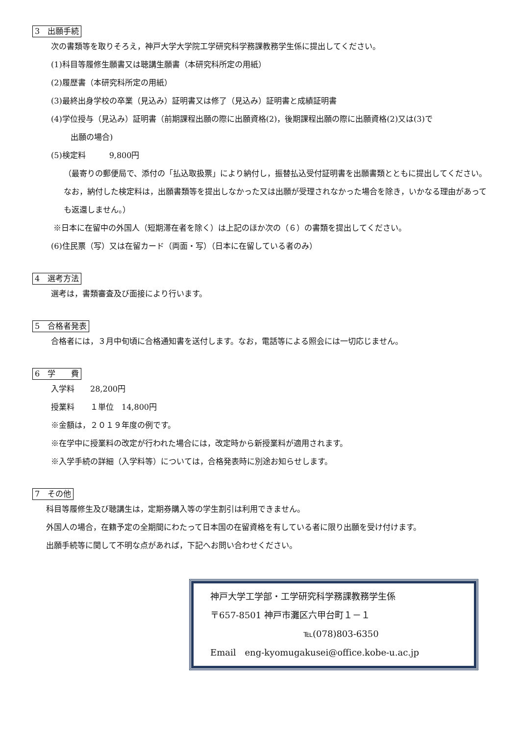3　出願手続
次の書類等を取りそろえ，神戸大学大学院工学研究科学務課教務学生係に提出してください。
(1)科目等履修生願書又は聴講生願書（本研究科所定の用紙）
(2)履歴書（本研究科所定の用紙）
(3)最終出身学校の卒業（見込み）証明書又は修了（見込み）証明書と成績証明書
(4)学位授与（見込み）証明書（前期課程出願の際に出願資格(2)，後期課程出願の際に出願資格(2)又は(3)で
出願の場合)
(5)検定料　　　9,800円
（最寄りの郵便局で、添付の「払込取扱票」により納付し，振替払込受付証明書を出願書類とともに提出してください。なお，納付した検定料は，出願書類等を提出しなかった又は出願が受理されなかった場合を除き，いかなる理由があっても返還しません。）
※日本に在留中の外国人（短期滞在者を除く）は上記のほか次の（６）の書類を提出してください。
(6)住民票（写）又は在留カード（両面・写）（日本に在留している者のみ）
4　選考方法
選考は，書類審査及び面接により行います。
5　合格者発表
合格者には，３月中旬頃に合格通知書を送付します。なお，電話等による照会には一切応じません。
6　学　　費
入学料　　28,200円
授業料　　１単位　14,800円
※金額は，２０１９年度の例です。
※在学中に授業料の改定が行われた場合には，改定時から新授業料が適用されます。
※入学手続の詳細（入学料等）については，合格発表時に別途お知らせします。
7　その他
科目等履修生及び聴講生は，定期券購入等の学生割引は利用できません。
外国人の場合，在籍予定の全期間にわたって日本国の在留資格を有している者に限り出願を受け付けます。
出願手続等に関して不明な点があれば，下記へお問い合わせください。
神戸大学工学部・工学研究科学務課教務学生係
〒657-8501 神戸市灘区六甲台町１－１
℡(078)803-6350
Email　eng-kyomugakusei@office.kobe-u.ac.jp